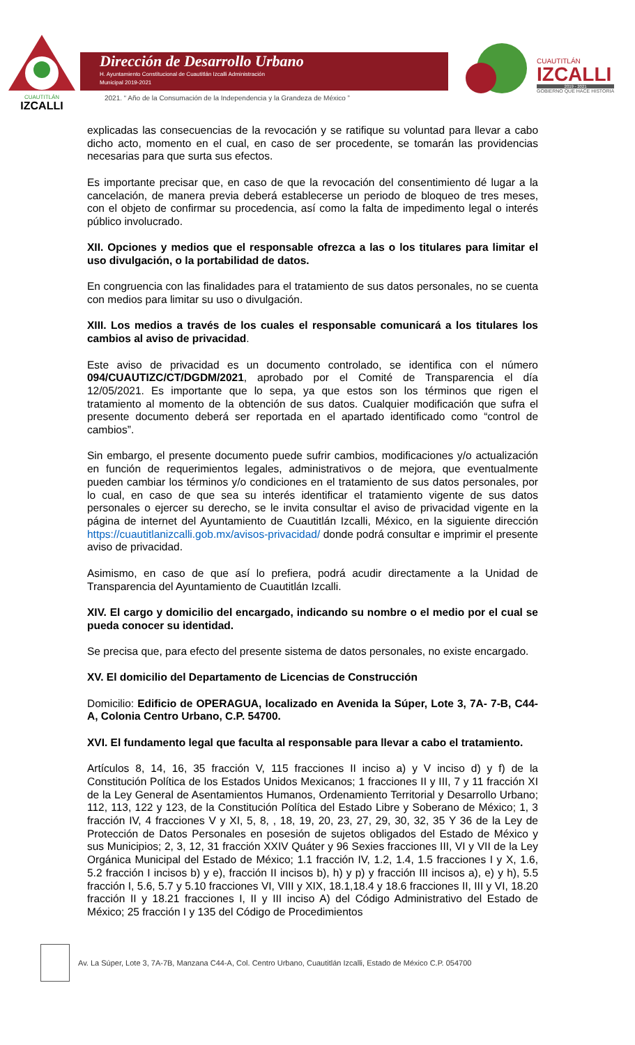CUAUTITLÁN
IZCALLI
Dirección de Desarrollo Urbano
H. Ayuntamiento Constitucional de Cuautitlán Izcalli Administración
Municipal 2019-2021
2021. “ Año de la Consumación de la Independencia y la Grandeza de México ”
CUAUTITLÁN
IZCALLI
2019 - 2021
GOBIERNO QUE HACE HISTORIA
explicadas las consecuencias de la revocación y se ratifique su voluntad para llevar a cabo dicho acto, momento en el cual, en caso de ser procedente, se tomarán las providencias necesarias para que surta sus efectos.
Es importante precisar que, en caso de que la revocación del consentimiento dé lugar a la cancelación, de manera previa deberá establecerse un periodo de bloqueo de tres meses, con el objeto de confirmar su procedencia, así como la falta de impedimento legal o interés público involucrado.
XII. Opciones y medios que el responsable ofrezca a las o los titulares para limitar el uso divulgación, o la portabilidad de datos.
En congruencia con las finalidades para el tratamiento de sus datos personales, no se cuenta con medios para limitar su uso o divulgación.
XIII. Los medios a través de los cuales el responsable comunicará a los titulares los cambios al aviso de privacidad.
Este aviso de privacidad es un documento controlado, se identifica con el número 094/CUAUTIZC/CT/DGDM/2021, aprobado por el Comité de Transparencia el día 12/05/2021. Es importante que lo sepa, ya que estos son los términos que rigen el tratamiento al momento de la obtención de sus datos. Cualquier modificación que sufra el presente documento deberá ser reportada en el apartado identificado como “control de cambios”.
Sin embargo, el presente documento puede sufrir cambios, modificaciones y/o actualización en función de requerimientos legales, administrativos o de mejora, que eventualmente pueden cambiar los términos y/o condiciones en el tratamiento de sus datos personales, por lo cual, en caso de que sea su interés identificar el tratamiento vigente de sus datos personales o ejercer su derecho, se le invita consultar el aviso de privacidad vigente en la página de internet del Ayuntamiento de Cuautitlán Izcalli, México, en la siguiente dirección https://cuautitlanizcalli.gob.mx/avisos-privacidad/ donde podrá consultar e imprimir el presente aviso de privacidad.
Asimismo, en caso de que así lo prefiera, podrá acudir directamente a la Unidad de Transparencia del Ayuntamiento de Cuautitlán Izcalli.
XIV. El cargo y domicilio del encargado, indicando su nombre o el medio por el cual se pueda conocer su identidad.
Se precisa que, para efecto del presente sistema de datos personales, no existe encargado.
XV. El domicilio del Departamento de Licencias de Construcción
Domicilio: Edificio de OPERAGUA, localizado en Avenida la Súper, Lote 3, 7A- 7-B, C44-A, Colonia Centro Urbano, C.P. 54700.
XVI. El fundamento legal que faculta al responsable para llevar a cabo el tratamiento.
Artículos 8, 14, 16, 35 fracción V, 115 fracciones II inciso a) y V inciso d) y f) de la Constitución Política de los Estados Unidos Mexicanos; 1 fracciones II y III, 7 y 11 fracción XI de la Ley General de Asentamientos Humanos, Ordenamiento Territorial y Desarrollo Urbano; 112, 113, 122 y 123, de la Constitución Política del Estado Libre y Soberano de México; 1, 3 fracción IV, 4 fracciones V y XI, 5, 8, , 18, 19, 20, 23, 27, 29, 30, 32, 35 Y 36 de la Ley de Protección de Datos Personales en posesión de sujetos obligados del Estado de México y sus Municipios; 2, 3, 12, 31 fracción XXIV Quáter y 96 Sexies fracciones III, VI y VII de la Ley Orgánica Municipal del Estado de México; 1.1 fracción IV, 1.2, 1.4, 1.5 fracciones I y X, 1.6, 5.2 fracción I incisos b) y e), fracción II incisos b), h) y p) y fracción III incisos a), e) y h), 5.5 fracción I, 5.6, 5.7 y 5.10 fracciones VI, VIII y XIX, 18.1,18.4 y 18.6 fracciones II, III y VI, 18.20 fracción II y 18.21 fracciones I, II y III inciso A) del Código Administrativo del Estado de México; 25 fracción I y 135 del Código de Procedimientos
Av. La Súper, Lote 3, 7A-7B, Manzana C44-A, Col. Centro Urbano, Cuautitlán Izcalli, Estado de México C.P. 054700